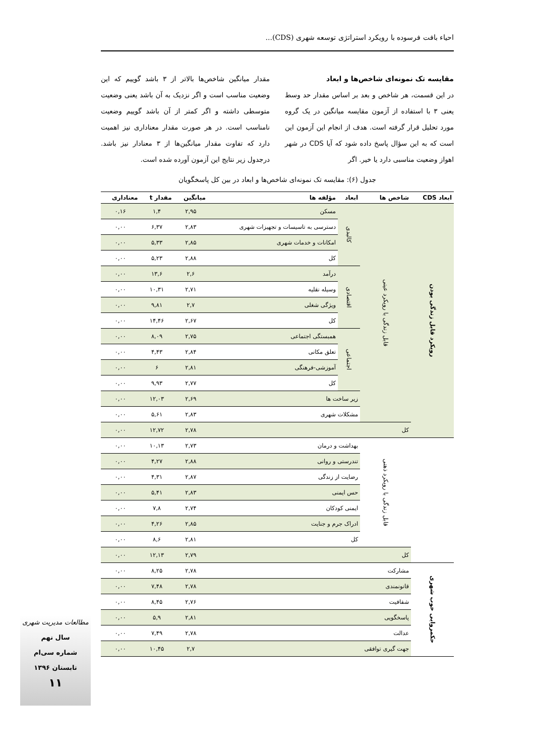احیاء بافت فرسوده با رویکرد استراتژی توسعه شهری (CDS)...
مقایسه تک نمونه‌ای شاخص‌ها و ابعاد
در این قسمت، هر شاخص و بعد بر اساس مقدار حد وسط یعنی ۳ با استفاده از آزمون مقایسه میانگین در یک گروه مورد تحلیل قرار گرفته است. هدف از انجام این آزمون این است که به این سؤال پاسخ داده شود که آیا CDS در شهر اهواز وضعیت مناسبی دارد یا خیر. اگر
مقدار میانگین شاخص‌ها بالاتر از ۳ باشد گوییم که این وضعیت مناسب است و اگر نزدیک به آن باشد یعنی وضعیت متوسطی داشته و اگر کمتر از آن باشد گوییم وضعیت نامناسب است. در هر صورت مقدار معناداری نیز اهمیت دارد که تفاوت مقدار میانگین‌ها از ۳ معنادار نیز باشد. درجدول زیر نتایج این آزمون آورده شده است.
جدول (۶): مقایسه تک نمونه‌ای شاخص‌ها و ابعاد در بین کل پاسخگویان
| ابعاد CDS | شاخص ها | ابعاد | مؤلفه ها | میانگین | مقدار t | معناداری |
| --- | --- | --- | --- | --- | --- | --- |
| رویکرد قابل زندگی بودن | قابل زندگی با رویکرد عینی | کالبدی | مسکن | ۲,۹۵ | ۱,۴ | ۰,۱۶ |
| | | | دسترسی به تاسیسات و تجهیزات شهری | ۲,۸۳ | ۶,۳۷ | ۰,۰۰ |
| | | | امکانات و خدمات شهری | ۲,۸۵ | ۵,۳۳ | ۰,۰۰ |
| | | | کل | ۲,۸۸ | ۵,۲۳ | ۰,۰۰ |
| | | اقتصادی | درآمد | ۲,۶ | ۱۳,۶ | ۰,۰۰ |
| | | | وسیله نقلیه | ۲,۷۱ | ۱۰,۳۱ | ۰,۰۰ |
| | | | ویژگی شغلی | ۲,۷ | ۹,۸۱ | ۰,۰۰ |
| | | | کل | ۲,۶۷ | ۱۴,۴۶ | ۰,۰۰ |
| | | اجتماعی | همبستگی اجتماعی | ۲,۷۵ | ۸,۰۹ | ۰,۰۰ |
| | | | تعلق مکانی | ۲,۸۴ | ۴,۴۳ | ۰,۰۰ |
| | | | آموزشی-فرهنگی | ۲,۸۱ | ۶ | ۰,۰۰ |
| | | | کل | ۲,۷۷ | ۹,۹۳ | ۰,۰۰ |
| | | زیر ساخت ها | | ۲,۶۹ | ۱۲,۰۳ | ۰,۰۰ |
| | | مشکلات شهری | | ۲,۸۳ | ۵,۶۱ | ۰,۰۰ |
| | کل | | | ۲,۷۸ | ۱۲,۷۲ | ۰,۰۰ |
| | قابل زندگی با رویکرد ذهنی | بهداشت و درمان | | ۲,۷۳ | ۱۰,۱۳ | ۰,۰۰ |
| | | تندرستی و روانی | | ۲,۸۸ | ۴,۲۷ | ۰,۰۰ |
| | | رضایت از زندگی | | ۲,۸۷ | ۴,۳۱ | ۰,۰۰ |
| | | حس ایمنی | | ۲,۸۳ | ۵,۴۱ | ۰,۰۰ |
| | | ایمنی کودکان | | ۲,۷۴ | ۷,۸ | ۰,۰۰ |
| | | ادراک جرم و جنایت | | ۲,۸۵ | ۴,۲۶ | ۰,۰۰ |
| | | کل | | ۲,۸۱ | ۸,۶ | ۰,۰۰ |
| | کل | | | ۲,۷۹ | ۱۲,۱۳ | ۰,۰۰ |
| حکمروایی خوب شهری | مشارکت | | | ۲,۷۸ | ۸,۲۵ | ۰,۰۰ |
| | قانونمندی | | | ۲,۷۸ | ۷,۴۸ | ۰,۰۰ |
| | شفافیت | | | ۲,۷۶ | ۸,۴۵ | ۰,۰۰ |
| | پاسخگویی | | | ۲,۸۱ | ۵,۹ | ۰,۰۰ |
| | عدالت | | | ۲,۷۸ | ۷,۴۹ | ۰,۰۰ |
| | جهت گیری توافقی | | | ۲,۷ | ۱۰,۴۵ | ۰,۰۰ |
مطالعات مدیریت شهری
سال نهم
شماره سی‌ام
تابستان ۱۳۹۶
۱۱